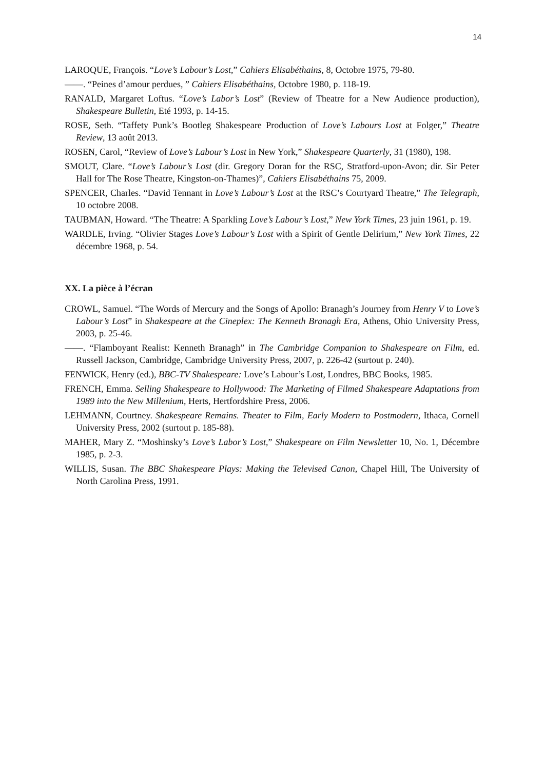14
LAROQUE, François. “Love’s Labour’s Lost,” Cahiers Elisabéthains, 8, Octobre 1975, 79-80.
——. “Peines d’amour perdues, ” Cahiers Elisabéthains, Octobre 1980, p. 118-19.
RANALD, Margaret Loftus. “Love’s Labor’s Lost” (Review of Theatre for a New Audience production), Shakespeare Bulletin, Eté 1993, p. 14-15.
ROSE, Seth. “Taffety Punk’s Bootleg Shakespeare Production of Love’s Labours Lost at Folger,” Theatre Review, 13 août 2013.
ROSEN, Carol, “Review of Love’s Labour’s Lost in New York,” Shakespeare Quarterly, 31 (1980), 198.
SMOUT, Clare. “Love’s Labour’s Lost (dir. Gregory Doran for the RSC, Stratford-upon-Avon; dir. Sir Peter Hall for The Rose Theatre, Kingston-on-Thames)”, Cahiers Elisabéthains 75, 2009.
SPENCER, Charles. “David Tennant in Love’s Labour’s Lost at the RSC’s Courtyard Theatre,” The Telegraph, 10 octobre 2008.
TAUBMAN, Howard. “The Theatre: A Sparkling Love’s Labour’s Lost,” New York Times, 23 juin 1961, p. 19.
WARDLE, Irving. “Olivier Stages Love’s Labour’s Lost with a Spirit of Gentle Delirium,” New York Times, 22 décembre 1968, p. 54.
XX. La pièce à l’écran
CROWL, Samuel. “The Words of Mercury and the Songs of Apollo: Branagh’s Journey from Henry V to Love’s Labour’s Lost” in Shakespeare at the Cineplex: The Kenneth Branagh Era, Athens, Ohio University Press, 2003, p. 25-46.
——. “Flamboyant Realist: Kenneth Branagh” in The Cambridge Companion to Shakespeare on Film, ed. Russell Jackson, Cambridge, Cambridge University Press, 2007, p. 226-42 (surtout p. 240).
FENWICK, Henry (ed.), BBC-TV Shakespeare: Love’s Labour’s Lost, Londres, BBC Books, 1985.
FRENCH, Emma. Selling Shakespeare to Hollywood: The Marketing of Filmed Shakespeare Adaptations from 1989 into the New Millenium, Herts, Hertfordshire Press, 2006.
LEHMANN, Courtney. Shakespeare Remains. Theater to Film, Early Modern to Postmodern, Ithaca, Cornell University Press, 2002 (surtout p. 185-88).
MAHER, Mary Z. “Moshinsky’s Love’s Labor’s Lost,” Shakespeare on Film Newsletter 10, No. 1, Décembre 1985, p. 2-3.
WILLIS, Susan. The BBC Shakespeare Plays: Making the Televised Canon, Chapel Hill, The University of North Carolina Press, 1991.